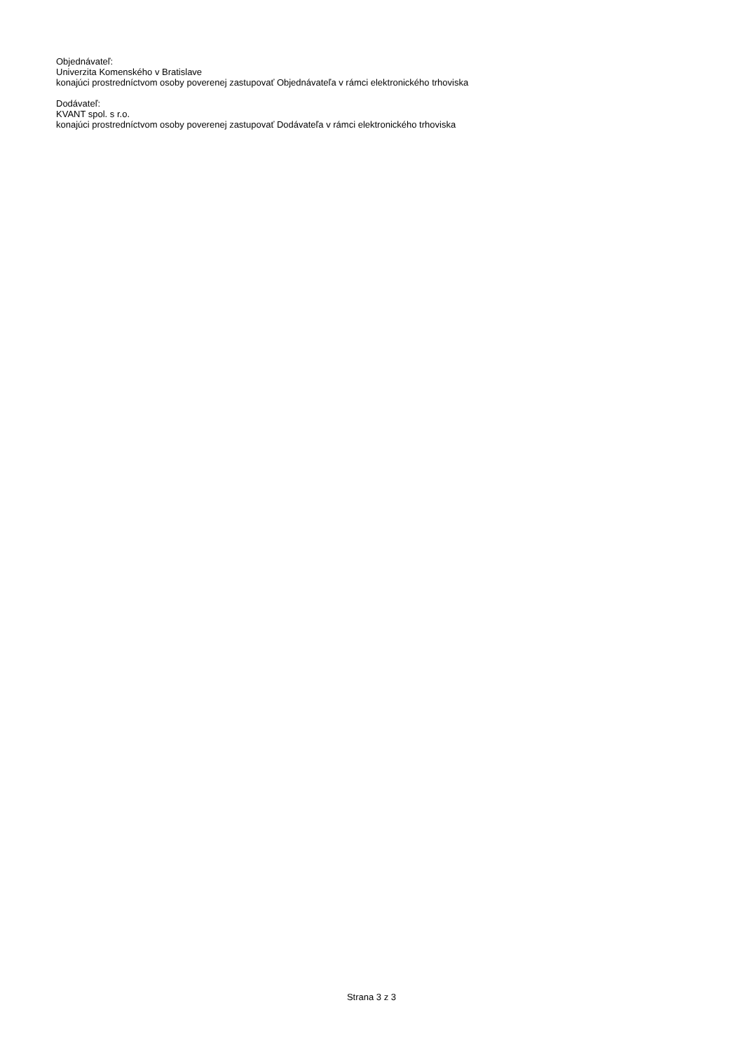Objednávateľ:
Univerzita Komenského v Bratislave
konajúci prostredníctvom osoby poverenej zastupovať Objednávateľa v rámci elektronického trhoviska
Dodávateľ:
KVANT spol. s r.o.
konajúci prostredníctvom osoby poverenej zastupovať Dodávateľa v rámci elektronického trhoviska
Strana 3 z 3